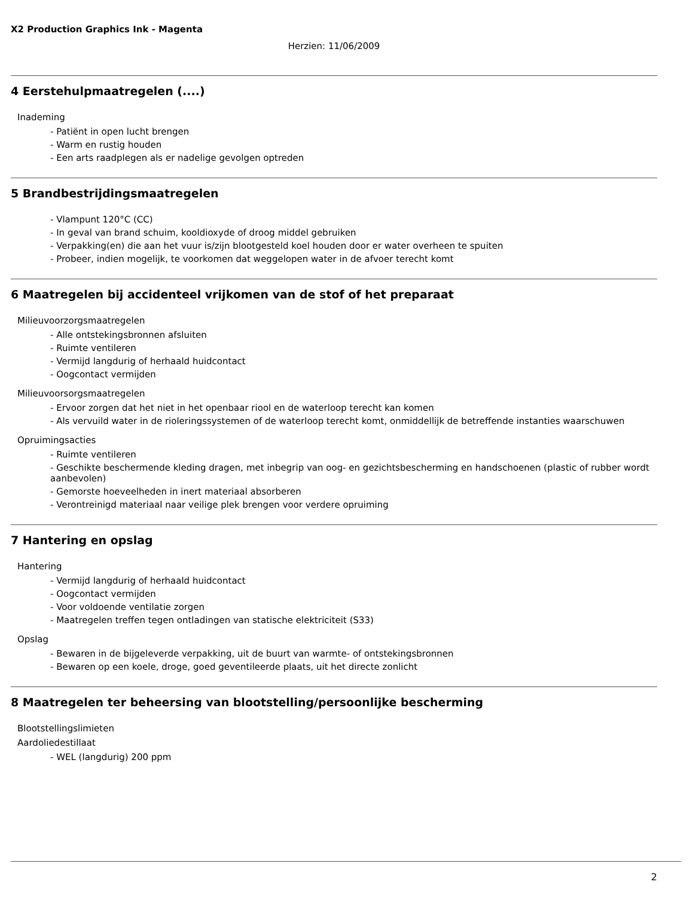X2 Production Graphics Ink - Magenta
Herzien: 11/06/2009
4 Eerstehulpmaatregelen (....)
Inademing
- Patiënt in open lucht brengen
- Warm en rustig houden
- Een arts raadplegen als er nadelige gevolgen optreden
5 Brandbestrijdingsmaatregelen
- Vlampunt 120°C (CC)
- In geval van brand schuim, kooldioxyde of droog middel gebruiken
- Verpakking(en) die aan het vuur is/zijn blootgesteld koel houden door er water overheen te spuiten
- Probeer, indien mogelijk, te voorkomen dat weggelopen water in de afvoer terecht komt
6 Maatregelen bij accidenteel vrijkomen van de stof of het preparaat
Milieuvoorzorgsmaatregelen
- Alle ontstekingsbronnen afsluiten
- Ruimte ventileren
- Vermijd langdurig of herhaald huidcontact
- Oogcontact vermijden
Milieuvoorsorgsmaatregelen
- Ervoor zorgen dat het niet in het openbaar riool en de waterloop terecht kan komen
- Als vervuild water in de rioleringssystemen of de waterloop terecht komt, onmiddellijk de betreffende instanties waarschuwen
Opruimingsacties
- Ruimte ventileren
- Geschikte beschermende kleding dragen, met inbegrip van oog- en gezichtsbescherming en handschoenen (plastic of rubber wordt aanbevolen)
- Gemorste hoeveelheden in inert materiaal absorberen
- Verontreinigd materiaal naar veilige plek brengen voor verdere opruiming
7 Hantering en opslag
Hantering
- Vermijd langdurig of herhaald huidcontact
- Oogcontact vermijden
- Voor voldoende ventilatie zorgen
- Maatregelen treffen tegen ontladingen van statische elektriciteit (S33)
Opslag
- Bewaren in de bijgeleverde verpakking, uit de buurt van warmte- of ontstekingsbronnen
- Bewaren op een koele, droge, goed geventileerde plaats, uit het directe zonlicht
8 Maatregelen ter beheersing van blootstelling/persoonlijke bescherming
Blootstellingslimieten
Aardoliedestillaat
- WEL (langdurig) 200 ppm
2